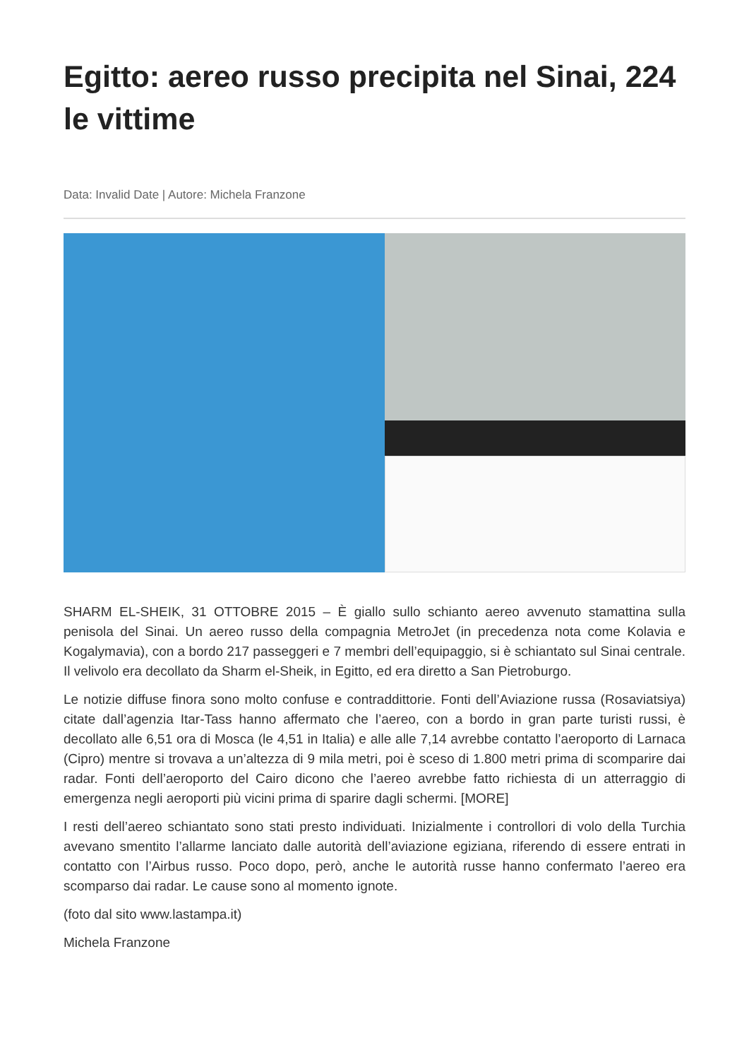Egitto: aereo russo precipita nel Sinai, 224 le vittime
Data: Invalid Date | Autore: Michela Franzone
SHARM EL-SHEIK, 31 OTTOBRE 2015 – È giallo sullo schianto aereo avvenuto stamattina sulla penisola del Sinai. Un aereo russo della compagnia MetroJet (in precedenza nota come Kolavia e Kogalymavia), con a bordo 217 passeggeri e 7 membri dell’equipaggio, si è schiantato sul Sinai centrale. Il velivolo era decollato da Sharm el-Sheik, in Egitto, ed era diretto a San Pietroburgo.
Le notizie diffuse finora sono molto confuse e contraddittorie. Fonti dell’Aviazione russa (Rosaviatsiya) citate dall’agenzia Itar-Tass hanno affermato che l’aereo, con a bordo in gran parte turisti russi, è decollato alle 6,51 ora di Mosca (le 4,51 in Italia) e alle alle 7,14 avrebbe contatto l’aeroporto di Larnaca (Cipro) mentre si trovava a un’altezza di 9 mila metri, poi è sceso di 1.800 metri prima di scomparire dai radar. Fonti dell’aeroporto del Cairo dicono che l’aereo avrebbe fatto richiesta di un atterraggio di emergenza negli aeroporti più vicini prima di sparire dagli schermi. [MORE]
I resti dell’aereo schiantato sono stati presto individuati. Inizialmente i controllori di volo della Turchia avevano smentito l’allarme lanciato dalle autorità dell’aviazione egiziana, riferendo di essere entrati in contatto con l’Airbus russo. Poco dopo, però, anche le autorità russe hanno confermato l’aereo era scomparso dai radar. Le cause sono al momento ignote.
(foto dal sito www.lastampa.it)
Michela Franzone